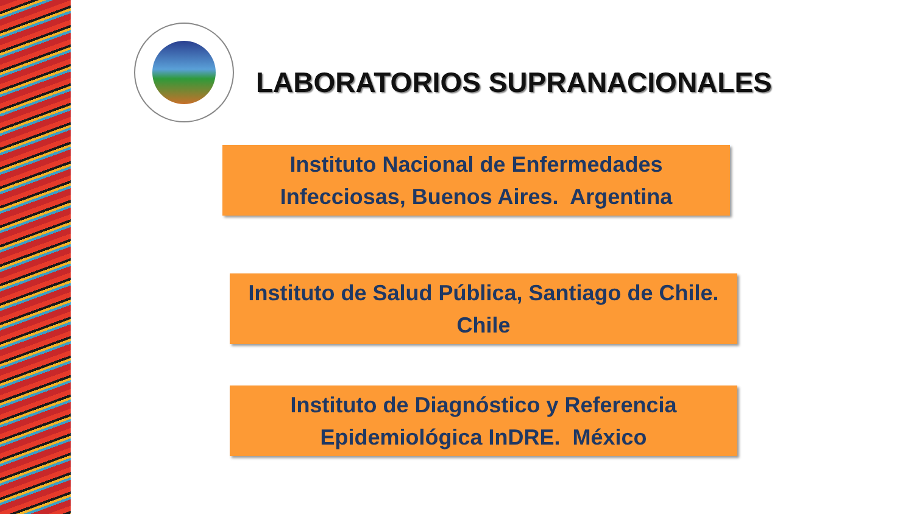LABORATORIOS SUPRANACIONALES
Instituto Nacional de Enfermedades
Infecciosas, Buenos Aires. Argentina
Instituto de Salud Pública, Santiago de Chile.
Chile
Instituto de Diagnóstico y Referencia
Epidemiológica InDRE. México